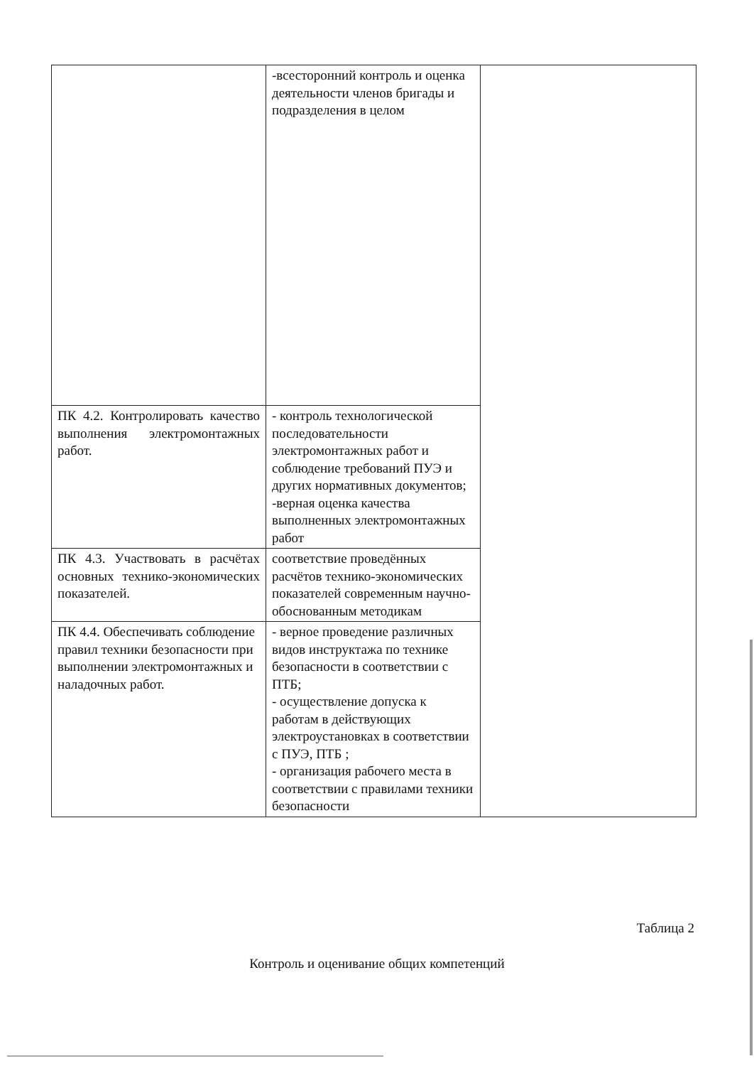| | -всесторонний контроль и оценка деятельности членов бригады и подразделения в целом | |
| ПК 4.2. Контролировать качество выполнения электромонтажных работ. | - контроль технологической последовательности электромонтажных работ и соблюдение требований ПУЭ и других нормативных документов; -верная оценка качества выполненных электромонтажных работ | |
| ПК 4.3. Участвовать в расчётах основных технико-экономических показателей. | соответствие проведённых расчётов технико-экономических показателей современным научно-обоснованным методикам | |
| ПК 4.4. Обеспечивать соблюдение правил техники безопасности при выполнении электромонтажных и наладочных работ. | - верное проведение различных видов инструктажа по технике безопасности в соответствии с ПТБ; - осуществление допуска к работам в действующих электроустановках в соответствии с ПУЭ, ПТБ ; - организация рабочего места в соответствии с правилами техники безопасности | |
Таблица 2
Контроль и оценивание общих компетенций